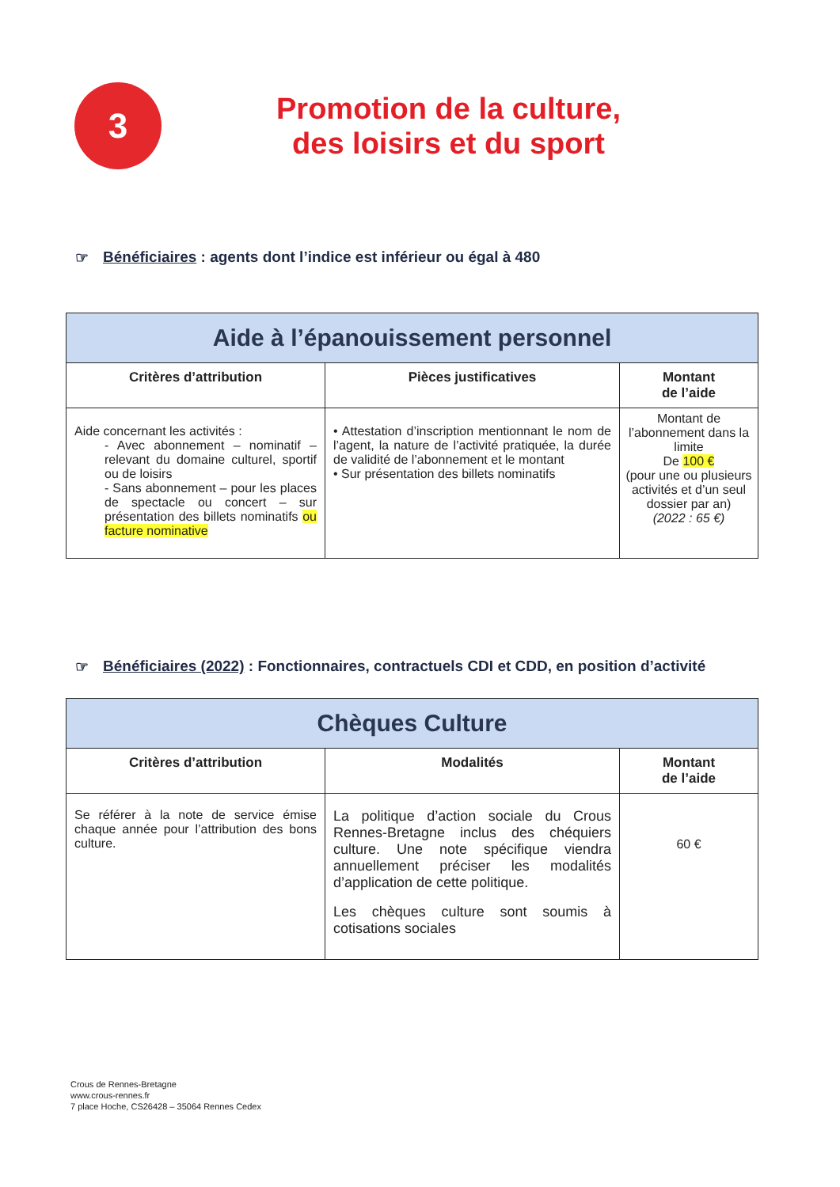3
Promotion de la culture,
des loisirs et du sport
☞ Bénéficiaires : agents dont l’indice est inférieur ou égal à 480
| Aide à l’épanouissement personnel | | |
| --- | --- | --- |
| Critères d’attribution | Pièces justificatives | Montant de l’aide |
| Aide concernant les activités : - Avec abonnement – nominatif – relevant du domaine culturel, sportif ou de loisirs - Sans abonnement – pour les places de spectacle ou concert – sur présentation des billets nominatifs ou facture nominative | • Attestation d’inscription mentionnant le nom de l’agent, la nature de l’activité pratiquée, la durée de validité de l’abonnement et le montant • Sur présentation des billets nominatifs | Montant de l’abonnement dans la limite De 100 € (pour une ou plusieurs activités et d’un seul dossier par an) (2022 : 65 €) |
☞ Bénéficiaires (2022) : Fonctionnaires, contractuels CDI et CDD, en position d’activité
| Chèques Culture | | |
| --- | --- | --- |
| Critères d’attribution | Modalités | Montant de l’aide |
| Se référer à la note de service émise chaque année pour l’attribution des bons culture. | La politique d’action sociale du Crous Rennes-Bretagne inclus des chéquiers culture. Une note spécifique viendra annuellement préciser les modalités d’application de cette politique. Les chèques culture sont soumis à cotisations sociales | 60 € |
Crous de Rennes-Bretagne
www.crous-rennes.fr
7 place Hoche, CS26428 – 35064 Rennes Cedex